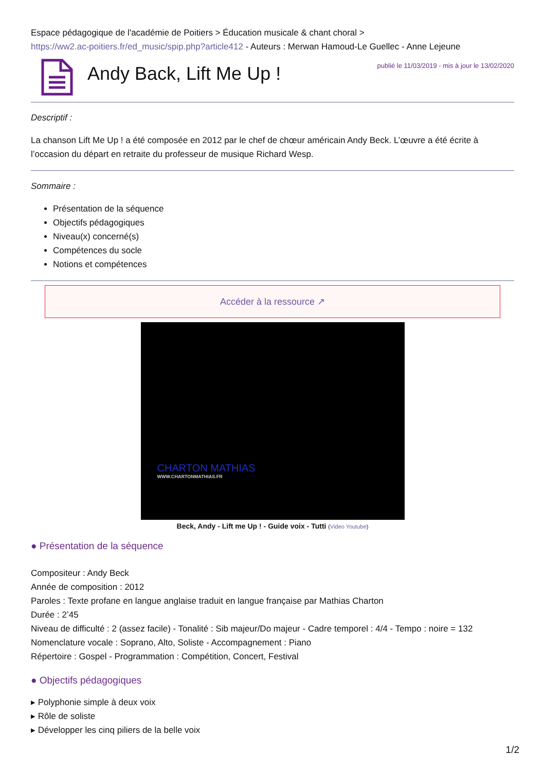Espace pédagogique de l'académie de Poitiers > Éducation musicale & chant choral >
https://ww2.ac-poitiers.fr/ed_music/spip.php?article412 - Auteurs : Merwan Hamoud-Le Guellec - Anne Lejeune
Andy Back, Lift Me Up !
publié le 11/03/2019 - mis à jour le 13/02/2020
Descriptif :
La chanson Lift Me Up ! a été composée en 2012 par le chef de chœur américain Andy Beck. L’œuvre a été écrite à l’occasion du départ en retraite du professeur de musique Richard Wesp.
Sommaire :
Présentation de la séquence
Objectifs pédagogiques
Niveau(x) concerné(s)
Compétences du socle
Notions et compétences
Accéder à la ressource ↗
CHARTON MATHIAS
WWW.CHARTONMATHIAS.FR
Beck, Andy - Lift me Up ! - Guide voix - Tutti (Video Youtube)
● Présentation de la séquence
Compositeur : Andy Beck
Année de composition : 2012
Paroles : Texte profane en langue anglaise traduit en langue française par Mathias Charton
Durée : 2’45
Niveau de difficulté : 2 (assez facile) - Tonalité : Sib majeur/Do majeur - Cadre temporel : 4/4 - Tempo : noire = 132
Nomenclature vocale : Soprano, Alto, Soliste - Accompagnement : Piano
Répertoire : Gospel - Programmation : Compétition, Concert, Festival
● Objectifs pédagogiques
▸ Polyphonie simple à deux voix
▸ Rôle de soliste
▸ Développer les cinq piliers de la belle voix
1/2